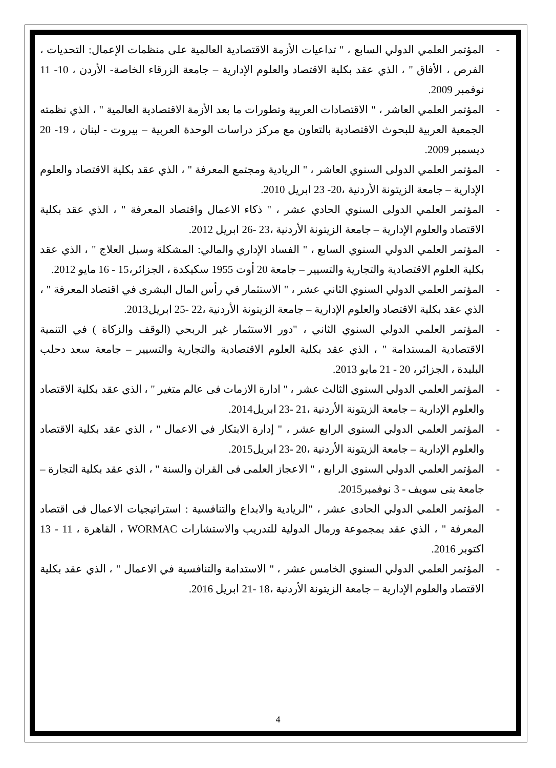- المؤتمر العلمي الدولي السابع ، " تداعيات الأزمة الاقتصادية العالمية على منظمات الإعمال: التحديات ، الفرص ، الأفاق " ، الذي عقد بكلية الاقتصاد والعلوم الإدارية – جامعة الزرقاء الخاصة- الأردن ، 10- 11 نوفمبر 2009.
- المؤتمر العلمي العاشر ، " الاقتصادات العربية وتطورات ما بعد الأزمة الاقتصادية العالمية " ، الذي نظمته الجمعية العربية للبحوث الاقتصادية بالتعاون مع مركز دراسات الوحدة العربية – بيروت - لبنان ، 19- 20 ديسمبر 2009.
- المؤتمر العلمي الدولى السنوي العاشر ، " الريادية ومجتمع المعرفة " ، الذي عقد بكلية الاقتصاد والعلوم الإدارية – جامعة الزيتونة الأردنية ،20- 23 ابريل 2010.
- المؤتمر العلمي الدولى السنوي الحادي عشر ، " ذكاء الاعمال واقتصاد المعرفة " ، الذي عقد بكلية الاقتصاد والعلوم الإدارية – جامعة الزيتونة الأردنية ،23 -26 ابريل 2012.
- المؤتمر العلمي الدولي السنوي السابع ، " الفساد الإداري والمالي: المشكلة وسبل العلاج " ، الذي عقد بكلية العلوم الاقتصادية والتجارية والتسيير – جامعة 20 أوت 1955 سكيكدة ، الجزائر،15 - 16 مايو 2012.
- المؤتمر العلمي الدولي السنوي الثاني عشر ، " الاستثمار في رأس المال البشرى في اقتصاد المعرفة " ، الذي عقد بكلية الاقتصاد والعلوم الإدارية – جامعة الزيتونة الأردنية ،22 -25 ابريل2013.
- المؤتمر العلمي الدولي السنوي الثاني ، "دور الاستثمار غير الربحي (الوقف والزكاة ) في التنمية الاقتصادية المستدامة " ، الذي عقد بكلية العلوم الاقتصادية والتجارية والتسيير – جامعة سعد دحلب البليدة ، الجزائر، 20 - 21 مايو 2013.
- المؤتمر العلمي الدولي السنوي الثالث عشر ، " ادارة الازمات فى عالم متغير " ، الذي عقد بكلية الاقتصاد والعلوم الإدارية – جامعة الزيتونة الأردنية ،21 -23 ابريل2014.
- المؤتمر العلمي الدولي السنوي الرابع عشر ، " إدارة الابتكار في الاعمال " ، الذي عقد بكلية الاقتصاد والعلوم الإدارية – جامعة الزيتونة الأردنية ،20 -23 ابريل2015.
- المؤتمر العلمي الدولي السنوي الرابع ، " الاعجاز العلمى فى القران والسنة " ، الذي عقد بكلية التجارة – جامعة بنى سويف - 3 نوفمبر2015.
- المؤتمر العلمي الدولي الحادى عشر ، "الريادية والابداع والتنافسية : استراتيجيات الاعمال فى اقتصاد المعرفة " ، الذي عقد بمجموعة ورمال الدولية للتدريب والاستشارات WORMAC ، القاهرة ، 11 - 13 اكتوبر 2016.
- المؤتمر العلمي الدولي السنوي الخامس عشر ، " الاستدامة والتنافسية في الاعمال " ، الذي عقد بكلية الاقتصاد والعلوم الإدارية – جامعة الزيتونة الأردنية ،18 -21 ابريل 2016.
4